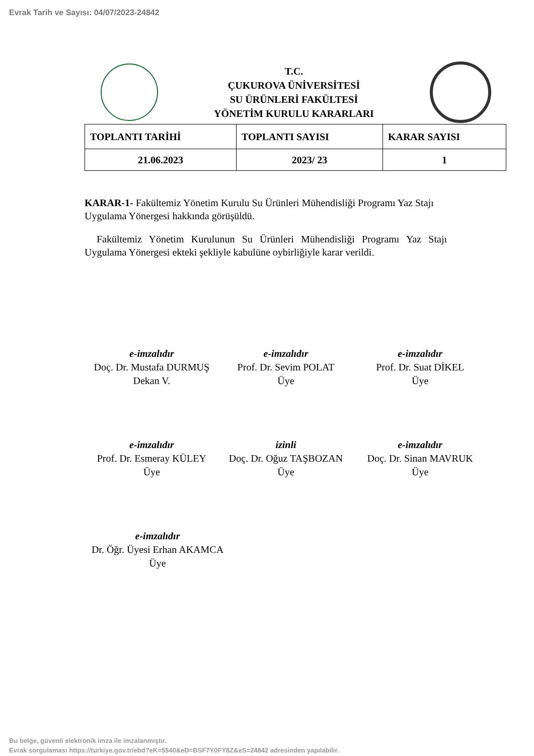Evrak Tarih ve Sayısı: 04/07/2023-24842
T.C.
ÇUKUROVA ÜNİVERSİTESİ
SU ÜRÜNLERİ FAKÜLTESİ
YÖNETİM KURULU KARARLARI
| TOPLANTI TARİHİ | TOPLANTI SAYISI | KARAR SAYISI |
| --- | --- | --- |
| 21.06.2023 | 2023/ 23 | 1 |
KARAR-1- Fakültemiz Yönetim Kurulu Su Ürünleri Mühendisliği Programı Yaz Stajı Uygulama Yönergesi hakkında görüşüldü.
Fakültemiz Yönetim Kurulunun Su Ürünleri Mühendisliği Programı Yaz Stajı Uygulama Yönergesi ekteki şekliyle kabulüne oybirliğiyle karar verildi.
e-imzalıdır
Doç. Dr. Mustafa DURMUŞ
Dekan V.
e-imzalıdır
Prof. Dr. Sevim POLAT
Üye
e-imzalıdır
Prof. Dr. Suat DİKEL
Üye
e-imzalıdır
Prof. Dr. Esmeray KÜLEY
Üye
izinli
Doç. Dr. Oğuz TAŞBOZAN
Üye
e-imzalıdır
Doç. Dr. Sinan MAVRUK
Üye
e-imzalıdır
Dr. Öğr. Üyesi Erhan AKAMCA
Üye
Bu belge, güvenli elektronik imza ile imzalanmıştır.
Evrak sorgulaması https://turkiye.gov.tr/ebd?eK=5540&eD=BSF7Y0FY8Z&eS=24842 adresinden yapılabilir.